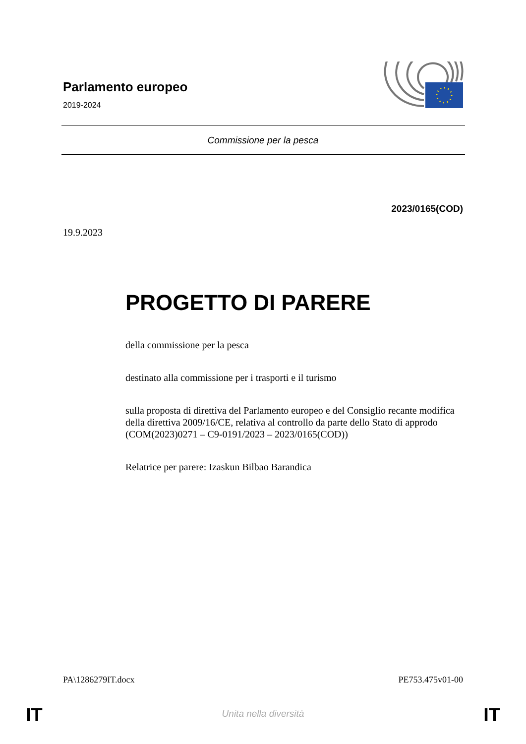Parlamento europeo
2019-2024
Commissione per la pesca
2023/0165(COD)
19.9.2023
PROGETTO DI PARERE
della commissione per la pesca
destinato alla commissione per i trasporti e il turismo
sulla proposta di direttiva del Parlamento europeo e del Consiglio recante modifica della direttiva 2009/16/CE, relativa al controllo da parte dello Stato di approdo
(COM(2023)0271 – C9-0191/2023 – 2023/0165(COD))
Relatrice per parere: Izaskun Bilbao Barandica
PA\1286279IT.docx PE753.475v01-00
IT Unita nella diversità IT